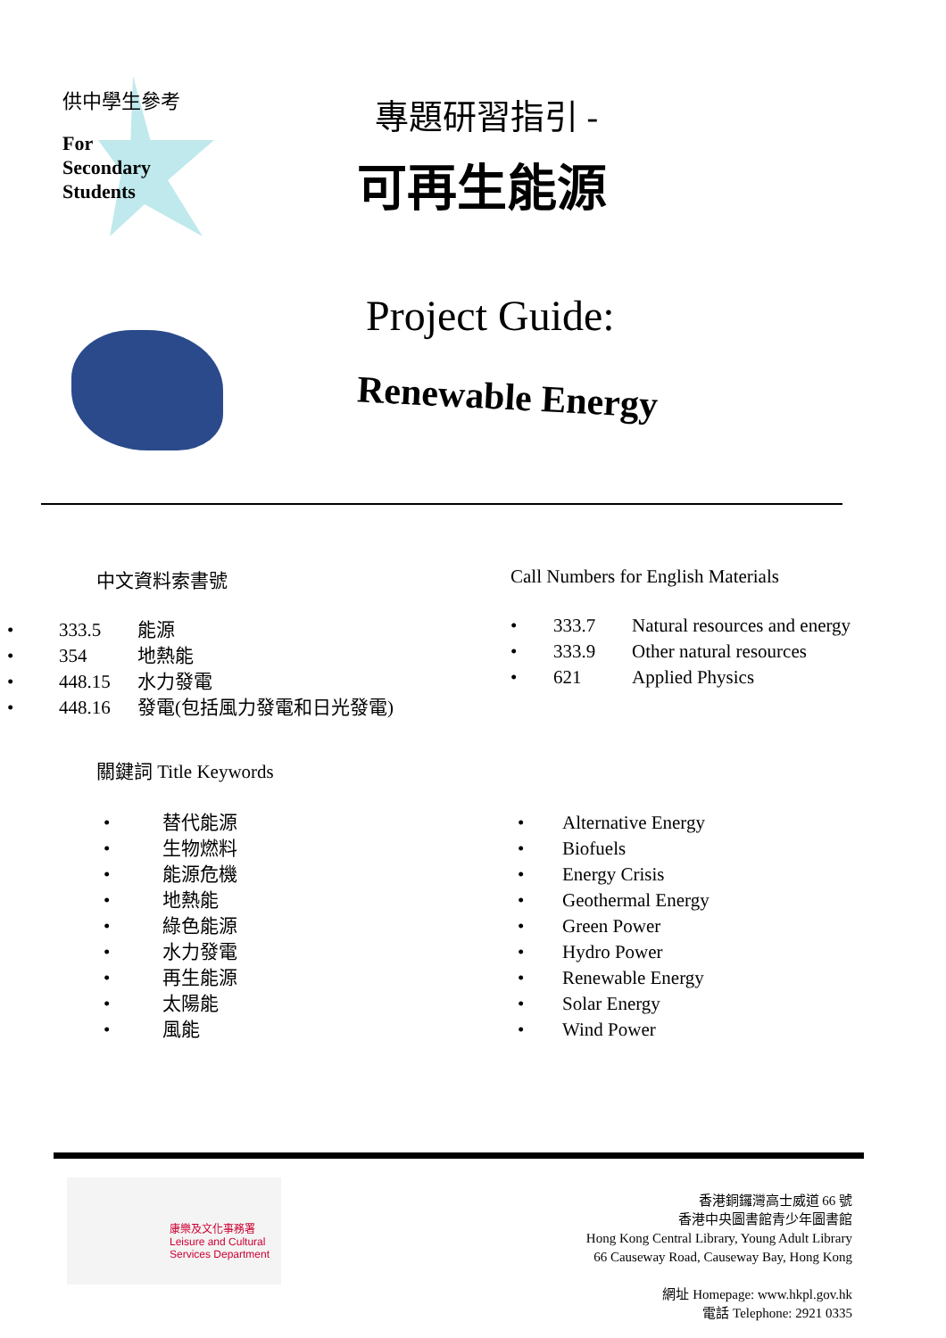供中學生參考
For
Secondary
Students
專題研習指引 -
可再生能源
Project Guide:
Renewable Energy
中文資料索書號
• 333.5 能源
• 354 地熱能
• 448.15 水力發電
• 448.16 發電(包括風力發電和日光發電)
Call Numbers for English Materials
• 333.7 Natural resources and energy
• 333.9 Other natural resources
• 621 Applied Physics
關鍵詞 Title Keywords
• 替代能源
• 生物燃料
• 能源危機
• 地熱能
• 綠色能源
• 水力發電
• 再生能源
• 太陽能
• 風能
• Alternative Energy
• Biofuels
• Energy Crisis
• Geothermal Energy
• Green Power
• Hydro Power
• Renewable Energy
• Solar Energy
• Wind Power
康樂及文化事務署
Leisure and Cultural
Services Department
香港銅鑼灣高士威道 66 號
香港中央圖書館青少年圖書館
Hong Kong Central Library, Young Adult Library
66 Causeway Road, Causeway Bay, Hong Kong
網址 Homepage: www.hkpl.gov.hk
電話 Telephone: 2921 0335